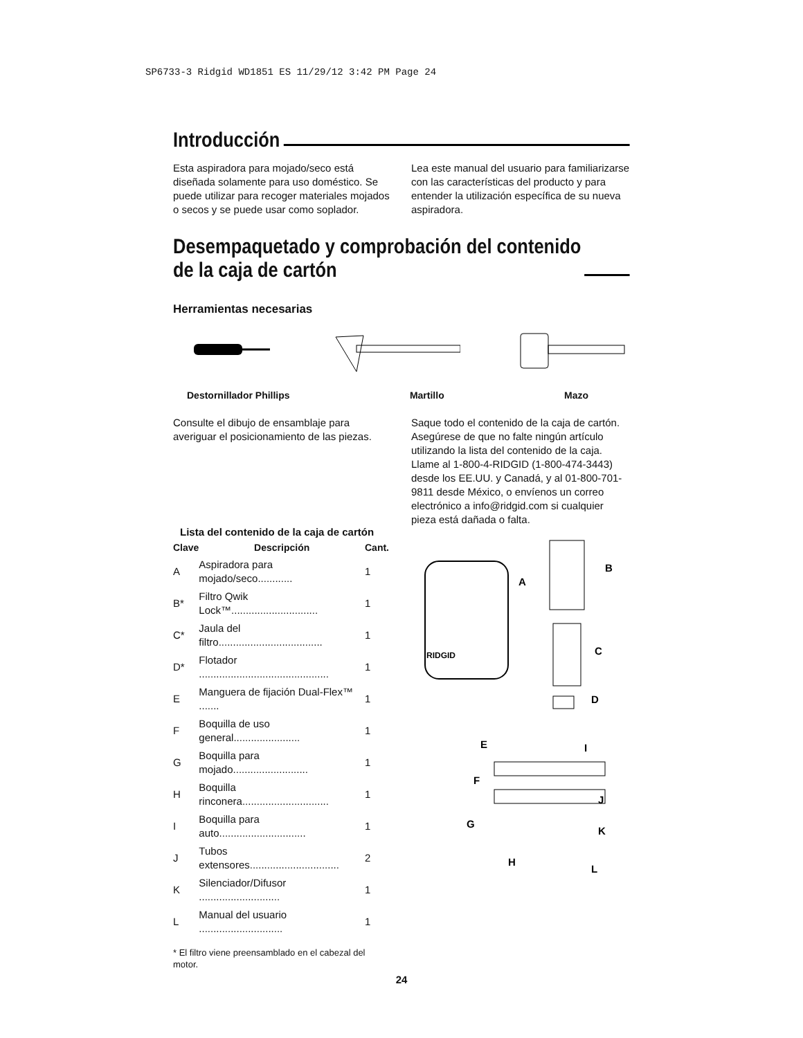SP6733-3 Ridgid WD1851 ES 11/29/12 3:42 PM Page 24
Introducción
Esta aspiradora para mojado/seco está diseñada solamente para uso doméstico. Se puede utilizar para recoger materiales mojados o secos y se puede usar como soplador.
Lea este manual del usuario para familiarizarse con las características del producto y para entender la utilización específica de su nueva aspiradora.
Desempaquetado y comprobación del contenido
de la caja de cartón
Herramientas necesarias
Destornillador Phillips Martillo Mazo
Consulte el dibujo de ensamblaje para averiguar el posicionamiento de las piezas.
Lista del contenido de la caja de cartón
| Clave | Descripción | Cant. |
| --- | --- | --- |
| A | Aspiradora para mojado/seco............ | 1 |
| B* | Filtro Qwik Lock™.............................. | 1 |
| C* | Jaula del filtro.................................... | 1 |
| D* | Flotador ............................................. | 1 |
| E | Manguera de fijación Dual-Flex™ ....... | 1 |
| F | Boquilla de uso general....................... | 1 |
| G | Boquilla para mojado.......................... | 1 |
| H | Boquilla rinconera.............................. | 1 |
| I | Boquilla para auto.............................. | 1 |
| J | Tubos extensores............................... | 2 |
| K | Silenciador/Difusor ............................ | 1 |
| L | Manual del usuario ............................. | 1 |
* El filtro viene preensamblado en el cabezal del motor.
Saque todo el contenido de la caja de cartón. Asegúrese de que no falte ningún artículo utilizando la lista del contenido de la caja. Llame al 1-800-4-RIDGID (1-800-474-3443) desde los EE.UU. y Canadá, y al 01-800-701-9811 desde México, o envíenos un correo electrónico a info@ridgid.com si cualquier pieza está dañada o falta.
RIDGID
A
B
C
D
E
I
F
J
G
K
H
L
24